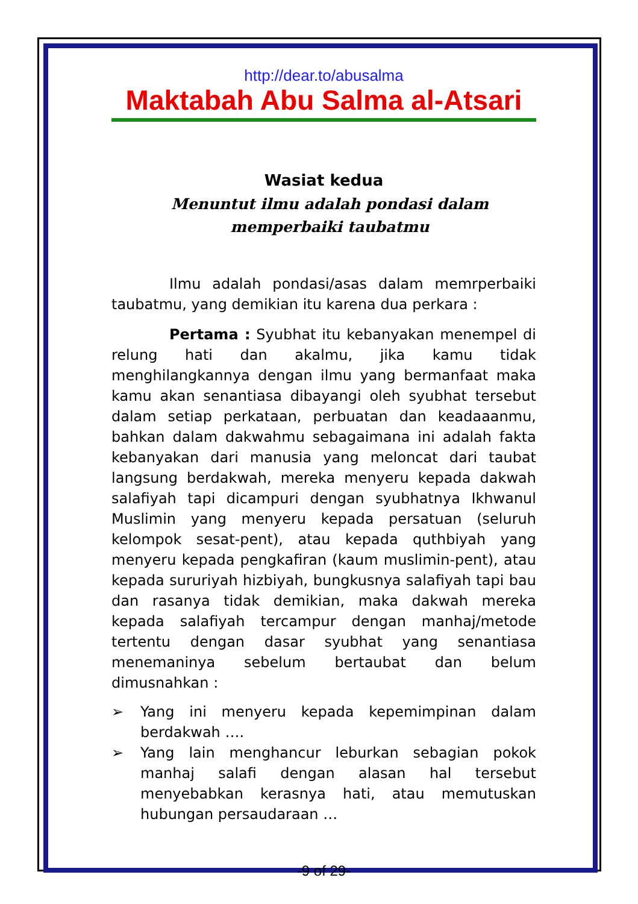http://dear.to/abusalma
Maktabah Abu Salma al-Atsari
Wasiat kedua
Menuntut ilmu adalah pondasi dalam memperbaiki taubatmu
Ilmu adalah pondasi/asas dalam memrperbaiki taubatmu, yang demikian itu karena dua perkara :
Pertama : Syubhat itu kebanyakan menempel di relung hati dan akalmu, jika kamu tidak menghilangkannya dengan ilmu yang bermanfaat maka kamu akan senantiasa dibayangi oleh syubhat tersebut dalam setiap perkataan, perbuatan dan keadaaanmu, bahkan dalam dakwahmu sebagaimana ini adalah fakta kebanyakan dari manusia yang meloncat dari taubat langsung berdakwah, mereka menyeru kepada dakwah salafiyah tapi dicampuri dengan syubhatnya Ikhwanul Muslimin yang menyeru kepada persatuan (seluruh kelompok sesat-pent), atau kepada quthbiyah yang menyeru kepada pengkafiran (kaum muslimin-pent), atau kepada sururiyah hizbiyah, bungkusnya salafiyah tapi bau dan rasanya tidak demikian, maka dakwah mereka kepada salafiyah tercampur dengan manhaj/metode tertentu dengan dasar syubhat yang senantiasa menemaninya sebelum bertaubat dan belum dimusnahkan :
➢ Yang ini menyeru kepada kepemimpinan dalam berdakwah ….
➢ Yang lain menghancur leburkan sebagian pokok manhaj salafi dengan alasan hal tersebut menyebabkan kerasnya hati, atau memutuskan hubungan persaudaraan …
-9 of 29-